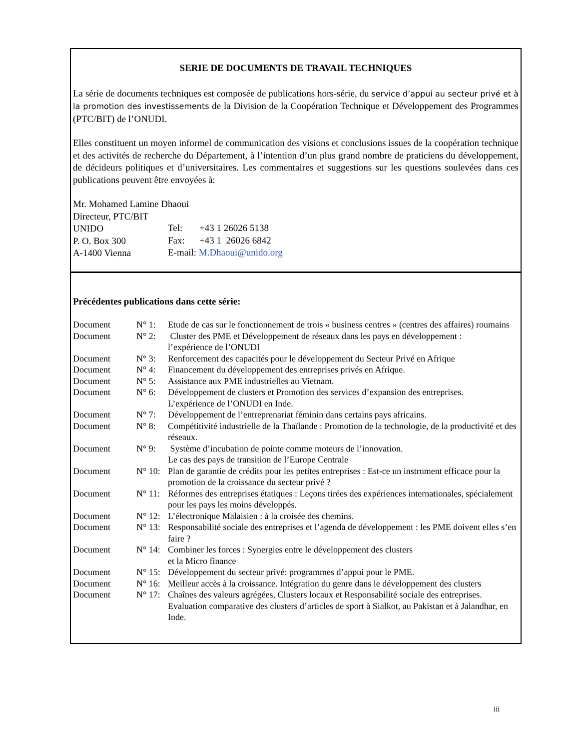SERIE DE DOCUMENTS DE TRAVAIL TECHNIQUES
La série de documents techniques est composée de publications hors-série, du service d’appui au secteur privé et à la promotion des investissements de la Division de la Coopération Technique et Développement des Programmes (PTC/BIT) de l’ONUDI.
Elles constituent un moyen informel de communication des visions et conclusions issues de la coopération technique et des activités de recherche du Département, à l’intention d’un plus grand nombre de praticiens du développement, de décideurs politiques et d’universitaires. Les commentaires et suggestions sur les questions soulevées dans ces publications peuvent être envoyées à:
| Mr. Mohamed Lamine Dhaoui | | |
| Directeur, PTC/BIT | | |
| UNIDO | Tel: | +43 1 26026 5138 |
| P. O. Box 300 | Fax: | +43 1 26026 6842 |
| A-1400 Vienna | E-mail: M.Dhaoui@unido.org | |
Précédentes publications dans cette série:
| Document | N° 1: | Etude de cas sur le fonctionnement de trois « business centres » (centres des affaires) roumains |
| Document | N° 2: | Cluster des PME et Développement de réseaux dans les pays en développement : l’expérience de l’ONUDI |
| Document | N° 3: | Renforcement des capacités pour le développement du Secteur Privé en Afrique |
| Document | N° 4: | Financement du développement des entreprises privés en Afrique. |
| Document | N° 5: | Assistance aux PME industrielles au Vietnam. |
| Document | N° 6: | Développement de clusters et Promotion des services d’expansion des entreprises. L’expérience de l’ONUDI en Inde. |
| Document | N° 7: | Développement de l’entreprenariat féminin dans certains pays africains. |
| Document | N° 8: | Compétitivité industrielle de la Thaïlande : Promotion de la technologie, de la productivité et des réseaux. |
| Document | N° 9: | Système d’incubation de pointe comme moteurs de l’innovation. Le cas des pays de transition de l’Europe Centrale |
| Document | N° 10: | Plan de garantie de crédits pour les petites entreprises : Est-ce un instrument efficace pour la promotion de la croissance du secteur privé ? |
| Document | N° 11: | Réformes des entreprises étatiques : Leçons tirées des expériences internationales, spécialement pour les pays les moins développés. |
| Document | N° 12: | L’électronique Malaisien : à la croisée des chemins. |
| Document | N° 13: | Responsabilité sociale des entreprises et l’agenda de développement : les PME doivent elles s’en faire ? |
| Document | N° 14: | Combiner les forces : Synergies entre le développement des clusters et la Micro finance |
| Document | N° 15: | Développement du secteur privé: programmes d’appui pour le PME. |
| Document | N° 16: | Meilleur accès à la croissance. Intégration du genre dans le développement des clusters |
| Document | N° 17: | Chaînes des valeurs agrégées, Clusters locaux et Responsabilité sociale des entreprises. Evaluation comparative des clusters d’articles de sport à Sialkot, au Pakistan et à Jalandhar, en Inde. |
iii